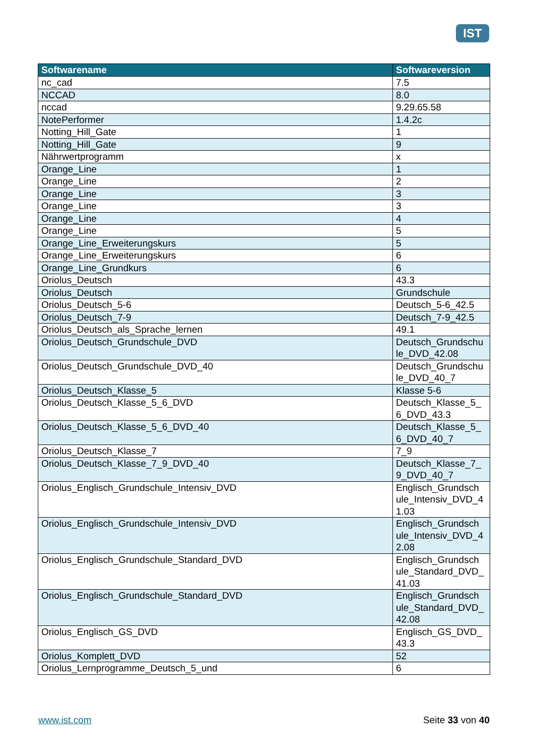IST
| Softwarename | Softwareversion |
| --- | --- |
| nc_cad | 7.5 |
| NCCAD | 8.0 |
| nccad | 9.29.65.58 |
| NotePerformer | 1.4.2c |
| Notting_Hill_Gate | 1 |
| Notting_Hill_Gate | 9 |
| Nährwertprogramm | x |
| Orange_Line | 1 |
| Orange_Line | 2 |
| Orange_Line | 3 |
| Orange_Line | 3 |
| Orange_Line | 4 |
| Orange_Line | 5 |
| Orange_Line_Erweiterungskurs | 5 |
| Orange_Line_Erweiterungskurs | 6 |
| Orange_Line_Grundkurs | 6 |
| Oriolus_Deutsch | 43.3 |
| Oriolus_Deutsch | Grundschule |
| Oriolus_Deutsch_5-6 | Deutsch_5-6_42.5 |
| Oriolus_Deutsch_7-9 | Deutsch_7-9_42.5 |
| Oriolus_Deutsch_als_Sprache_lernen | 49.1 |
| Oriolus_Deutsch_Grundschule_DVD | Deutsch_Grundschu le_DVD_42.08 |
| Oriolus_Deutsch_Grundschule_DVD_40 | Deutsch_Grundschu le_DVD_40_7 |
| Oriolus_Deutsch_Klasse_5 | Klasse 5-6 |
| Oriolus_Deutsch_Klasse_5_6_DVD | Deutsch_Klasse_5_ 6_DVD_43.3 |
| Oriolus_Deutsch_Klasse_5_6_DVD_40 | Deutsch_Klasse_5_ 6_DVD_40_7 |
| Oriolus_Deutsch_Klasse_7 | 7_9 |
| Oriolus_Deutsch_Klasse_7_9_DVD_40 | Deutsch_Klasse_7_ 9_DVD_40_7 |
| Oriolus_Englisch_Grundschule_Intensiv_DVD | Englisch_Grundsch ule_Intensiv_DVD_4 1.03 |
| Oriolus_Englisch_Grundschule_Intensiv_DVD | Englisch_Grundsch ule_Intensiv_DVD_4 2.08 |
| Oriolus_Englisch_Grundschule_Standard_DVD | Englisch_Grundsch ule_Standard_DVD_ 41.03 |
| Oriolus_Englisch_Grundschule_Standard_DVD | Englisch_Grundsch ule_Standard_DVD_ 42.08 |
| Oriolus_Englisch_GS_DVD | Englisch_GS_DVD_ 43.3 |
| Oriolus_Komplett_DVD | 52 |
| Oriolus_Lernprogramme_Deutsch_5_und | 6 |
www.ist.com Seite 33 von 40